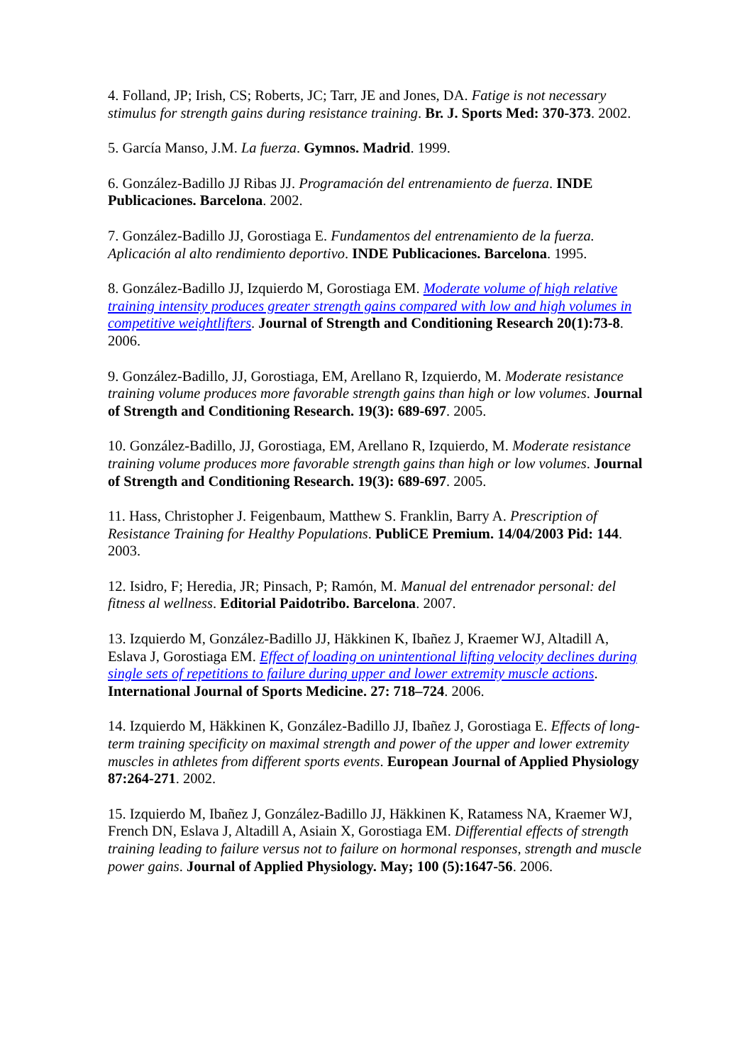4. Folland, JP; Irish, CS; Roberts, JC; Tarr, JE and Jones, DA. Fatige is not necessary stimulus for strength gains during resistance training. Br. J. Sports Med: 370-373. 2002.
5. García Manso, J.M. La fuerza. Gymnos. Madrid. 1999.
6. González-Badillo JJ Ribas JJ. Programación del entrenamiento de fuerza. INDE Publicaciones. Barcelona. 2002.
7. González-Badillo JJ, Gorostiaga E. Fundamentos del entrenamiento de la fuerza. Aplicación al alto rendimiento deportivo. INDE Publicaciones. Barcelona. 1995.
8. González-Badillo JJ, Izquierdo M, Gorostiaga EM. Moderate volume of high relative training intensity produces greater strength gains compared with low and high volumes in competitive weightlifters. Journal of Strength and Conditioning Research 20(1):73-8. 2006.
9. González-Badillo, JJ, Gorostiaga, EM, Arellano R, Izquierdo, M. Moderate resistance training volume produces more favorable strength gains than high or low volumes. Journal of Strength and Conditioning Research. 19(3): 689-697. 2005.
10. González-Badillo, JJ, Gorostiaga, EM, Arellano R, Izquierdo, M. Moderate resistance training volume produces more favorable strength gains than high or low volumes. Journal of Strength and Conditioning Research. 19(3): 689-697. 2005.
11. Hass, Christopher J. Feigenbaum, Matthew S. Franklin, Barry A. Prescription of Resistance Training for Healthy Populations. PubliCE Premium. 14/04/2003 Pid: 144. 2003.
12. Isidro, F; Heredia, JR; Pinsach, P; Ramón, M. Manual del entrenador personal: del fitness al wellness. Editorial Paidotribo. Barcelona. 2007.
13. Izquierdo M, González-Badillo JJ, Häkkinen K, Ibañez J, Kraemer WJ, Altadill A, Eslava J, Gorostiaga EM. Effect of loading on unintentional lifting velocity declines during single sets of repetitions to failure during upper and lower extremity muscle actions. International Journal of Sports Medicine. 27: 718–724. 2006.
14. Izquierdo M, Häkkinen K, González-Badillo JJ, Ibañez J, Gorostiaga E. Effects of long-term training specificity on maximal strength and power of the upper and lower extremity muscles in athletes from different sports events. European Journal of Applied Physiology 87:264-271. 2002.
15. Izquierdo M, Ibañez J, González-Badillo JJ, Häkkinen K, Ratamess NA, Kraemer WJ, French DN, Eslava J, Altadill A, Asiain X, Gorostiaga EM. Differential effects of strength training leading to failure versus not to failure on hormonal responses, strength and muscle power gains. Journal of Applied Physiology. May; 100 (5):1647-56. 2006.